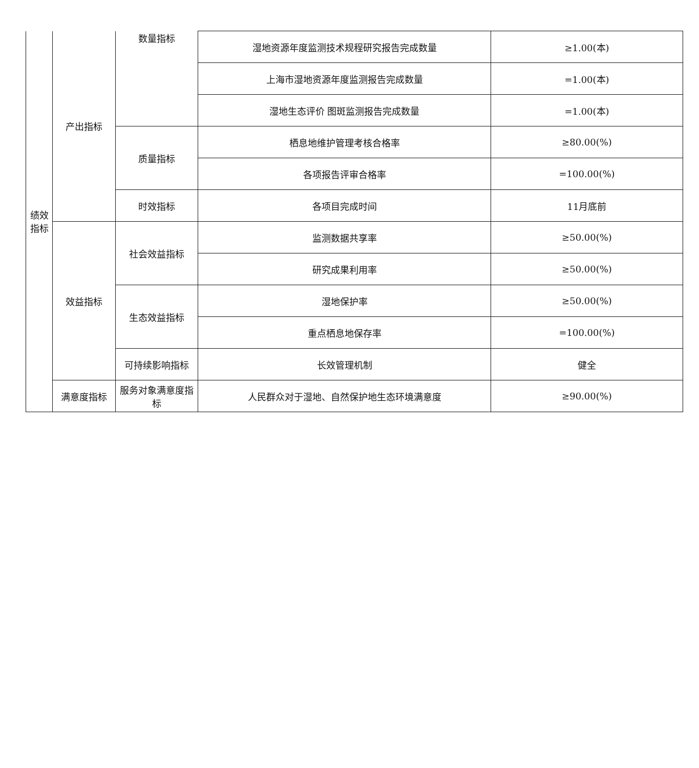| 绩效 指标 | 产出指标 | 数量指标 | 湿地资源年度监测技术规程研究报告完成数量 | ≥1.00(本) |
| | | | 上海市湿地资源年度监测报告完成数量 | =1.00(本) |
| | | | 湿地生态评价 图斑监测报告完成数量 | =1.00(本) |
| | | 质量指标 | 栖息地维护管理考核合格率 | ≥80.00(%) |
| | | | 各项报告评审合格率 | =100.00(%) |
| | | 时效指标 | 各项目完成时间 | 11月底前 |
| | 效益指标 | 社会效益指标 | 监测数据共享率 | ≥50.00(%) |
| | | | 研究成果利用率 | ≥50.00(%) |
| | | 生态效益指标 | 湿地保护率 | ≥50.00(%) |
| | | | 重点栖息地保存率 | =100.00(%) |
| | | 可持续影响指标 | 长效管理机制 | 健全 |
| | 满意度指标 | 服务对象满意度指标 | 人民群众对于湿地、自然保护地生态环境满意度 | ≥90.00(%) |